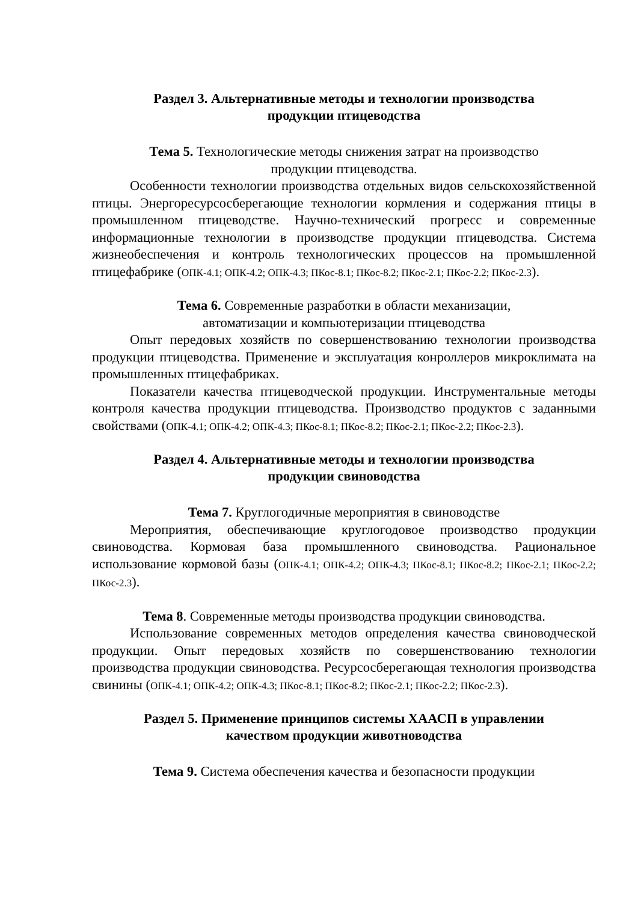Раздел 3. Альтернативные методы и технологии производства
продукции птицеводства
Тема 5. Технологические методы снижения затрат на производство
продукции птицеводства.
Особенности технологии производства отдельных видов сельскохозяйственной птицы. Энергоресурсосберегающие технологии кормления и содержания птицы в промышленном птицеводстве. Научно-технический прогресс и современные информационные технологии в производстве продукции птицеводства. Система жизнеобеспечения и контроль технологических процессов на промышленной птицефабрике (ОПК-4.1; ОПК-4.2; ОПК-4.3; ПКос-8.1; ПКос-8.2; ПКос-2.1; ПКос-2.2; ПКос-2.3).
Тема 6. Современные разработки в области механизации,
автоматизации и компьютеризации птицеводства
Опыт передовых хозяйств по совершенствованию технологии производства продукции птицеводства. Применение и эксплуатация конроллеров микроклимата на промышленных птицефабриках.
Показатели качества птицеводческой продукции. Инструментальные методы контроля качества продукции птицеводства. Производство продуктов с заданными свойствами (ОПК-4.1; ОПК-4.2; ОПК-4.3; ПКос-8.1; ПКос-8.2; ПКос-2.1; ПКос-2.2; ПКос-2.3).
Раздел 4. Альтернативные методы и технологии производства
продукции свиноводства
Тема 7. Круглогодичные мероприятия в свиноводстве
Мероприятия, обеспечивающие круглогодовое производство продукции свиноводства. Кормовая база промышленного свиноводства. Рациональное использование кормовой базы (ОПК-4.1; ОПК-4.2; ОПК-4.3; ПКос-8.1; ПКос-8.2; ПКос-2.1; ПКос-2.2; ПКос-2.3).
Тема 8. Современные методы производства продукции свиноводства.
Использование современных методов определения качества свиноводческой продукции. Опыт передовых хозяйств по совершенствованию технологии производства продукции свиноводства. Ресурсосберегающая технология производства свинины (ОПК-4.1; ОПК-4.2; ОПК-4.3; ПКос-8.1; ПКос-8.2; ПКос-2.1; ПКос-2.2; ПКос-2.3).
Раздел 5. Применение принципов системы ХААСП в управлении
качеством продукции животноводства
Тема 9. Система обеспечения качества и безопасности продукции